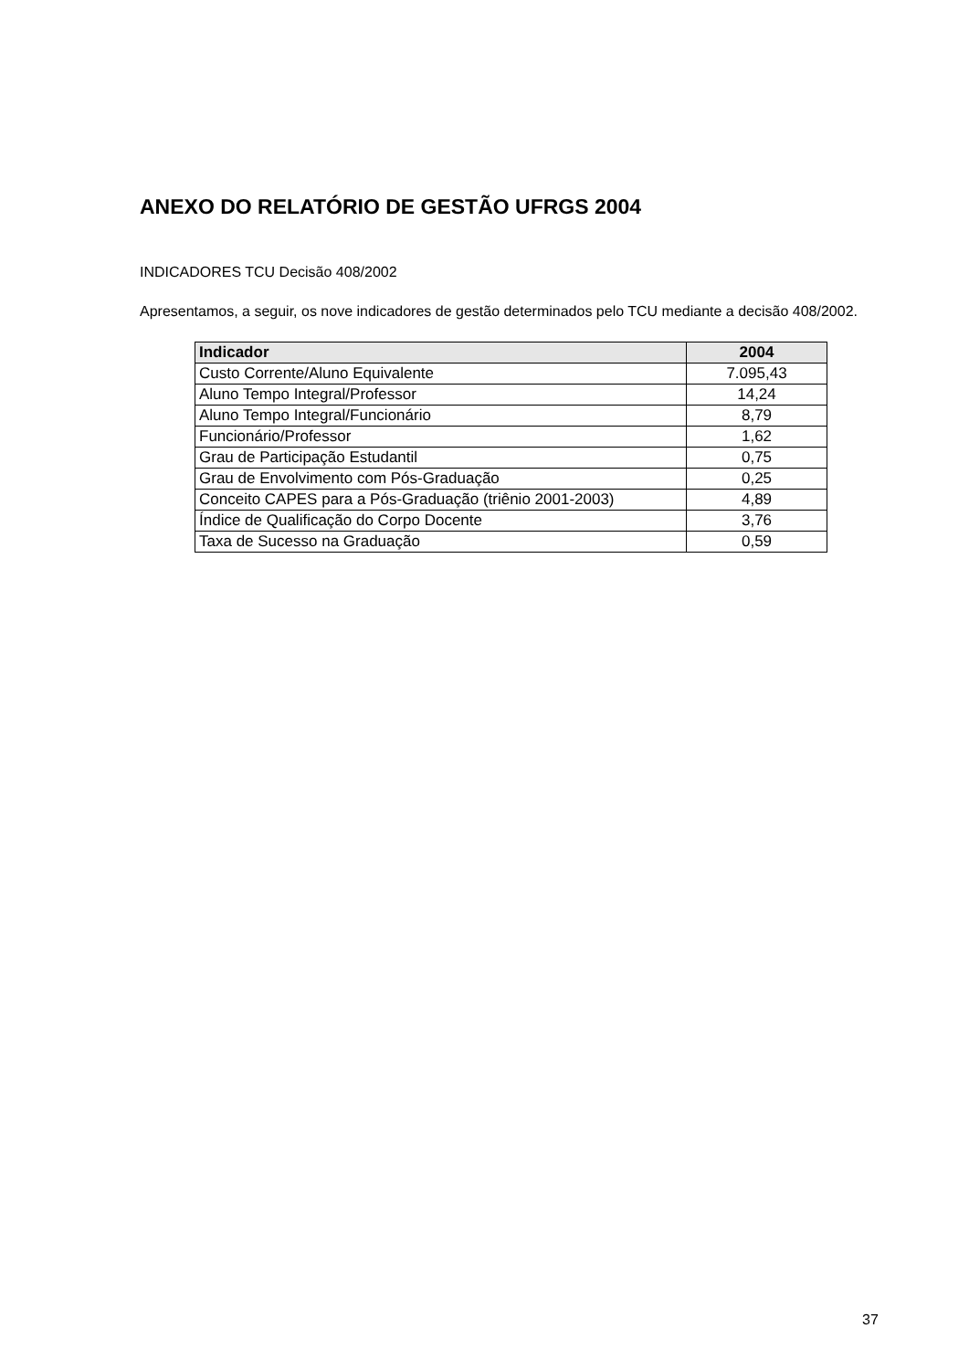ANEXO DO RELATÓRIO DE GESTÃO UFRGS 2004
INDICADORES TCU Decisão 408/2002
Apresentamos, a seguir, os nove indicadores de gestão determinados pelo TCU mediante a decisão 408/2002.
| Indicador | 2004 |
| --- | --- |
| Custo Corrente/Aluno Equivalente | 7.095,43 |
| Aluno Tempo Integral/Professor | 14,24 |
| Aluno Tempo Integral/Funcionário | 8,79 |
| Funcionário/Professor | 1,62 |
| Grau de Participação Estudantil | 0,75 |
| Grau de Envolvimento com Pós-Graduação | 0,25 |
| Conceito CAPES para a Pós-Graduação (triênio 2001-2003) | 4,89 |
| Índice de Qualificação do Corpo Docente | 3,76 |
| Taxa de Sucesso na Graduação | 0,59 |
37